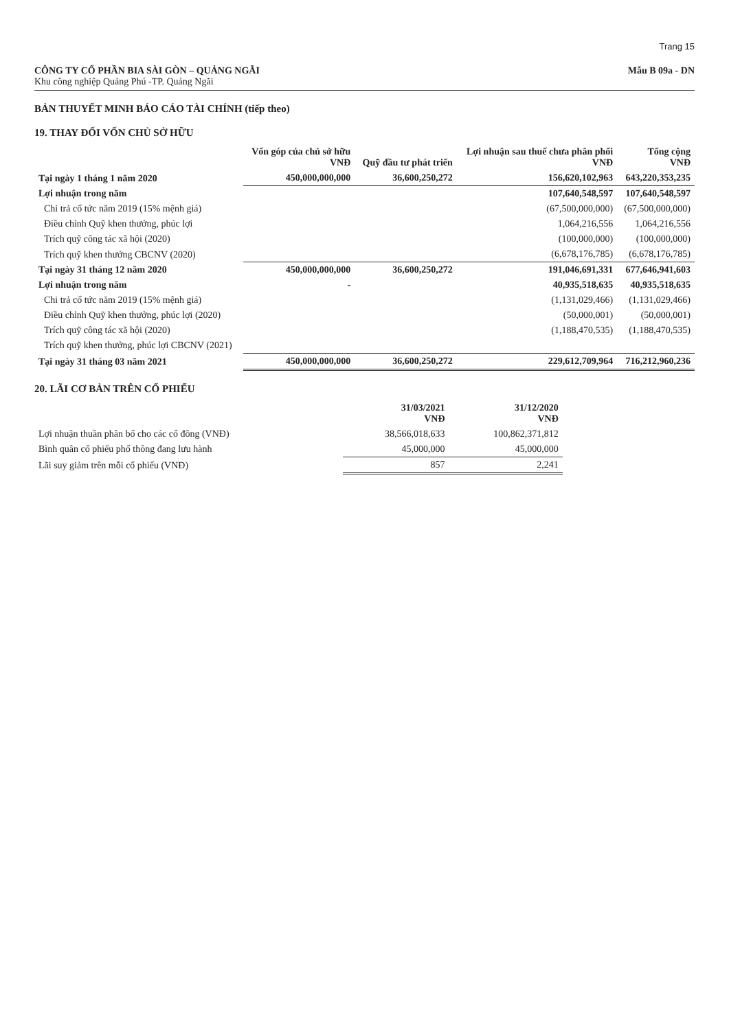Trang 15
CÔNG TY CỔ PHẦN BIA SÀI GÒN – QUẢNG NGÃI
Khu công nghiệp Quảng Phú -TP. Quảng Ngãi
Mẫu B 09a - DN
BẢN THUYẾT MINH BÁO CÁO TÀI CHÍNH (tiếp theo)
19. THAY ĐỔI VỐN CHỦ SỞ HỮU
| | Vốn góp của chủ sở hữu VNĐ | Quỹ đầu tư phát triển | Lợi nhuận sau thuế chưa phân phối VNĐ | Tổng cộng VNĐ |
| --- | --- | --- | --- | --- |
| Tại ngày 1 tháng 1 năm 2020 | 450,000,000,000 | 36,600,250,272 | 156,620,102,963 | 643,220,353,235 |
| Lợi nhuận trong năm | | | 107,640,548,597 | 107,640,548,597 |
| Chi trả cổ tức năm 2019 (15% mệnh giá) | | | (67,500,000,000) | (67,500,000,000) |
| Điều chỉnh Quỹ khen thưởng, phúc lợi | | | 1,064,216,556 | 1,064,216,556 |
| Trích quỹ công tác xã hội (2020) | | | (100,000,000) | (100,000,000) |
| Trích quỹ khen thưởng CBCNV (2020) | | | (6,678,176,785) | (6,678,176,785) |
| Tại ngày 31 tháng 12 năm 2020 | 450,000,000,000 | 36,600,250,272 | 191,046,691,331 | 677,646,941,603 |
| Lợi nhuận trong năm | - | | 40,935,518,635 | 40,935,518,635 |
| Chi trả cổ tức năm 2019 (15% mệnh giá) | | | (1,131,029,466) | (1,131,029,466) |
| Điều chỉnh Quỹ khen thưởng, phúc lợi (2020) | | | (50,000,001) | (50,000,001) |
| Trích quỹ công tác xã hội (2020) | | | (1,188,470,535) | (1,188,470,535) |
| Trích quỹ khen thưởng, phúc lợi CBCNV (2021) | | | | |
| Tại ngày 31 tháng 03 năm 2021 | 450,000,000,000 | 36,600,250,272 | 229,612,709,964 | 716,212,960,236 |
20. LÃI CƠ BẢN TRÊN CỔ PHIẾU
| | 31/03/2021 VNĐ | 31/12/2020 VNĐ |
| --- | --- | --- |
| Lợi nhuận thuần phân bổ cho các cổ đông (VNĐ) | 38,566,018,633 | 100,862,371,812 |
| Bình quân cổ phiếu phổ thông đang lưu hành | 45,000,000 | 45,000,000 |
| Lãi suy giảm trên mỗi cổ phiếu (VNĐ) | 857 | 2,241 |